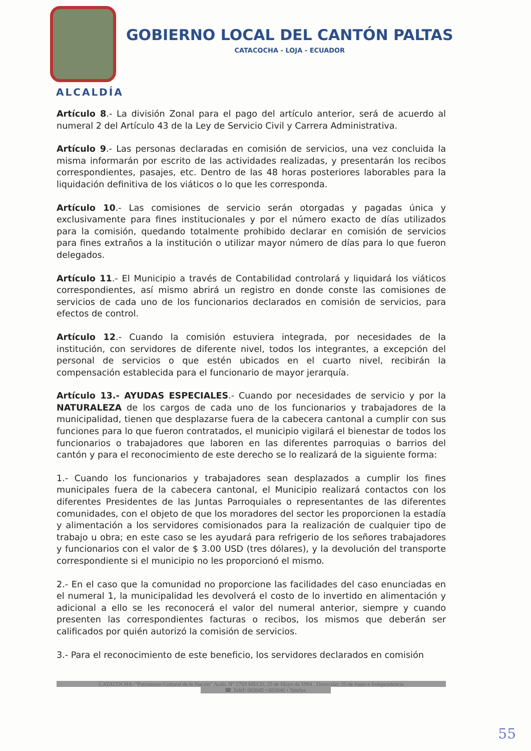GOBIERNO LOCAL DEL CANTÓN PALTAS
CATACOCHA - LOJA - ECUADOR
ALCALDÍA
Artículo 8.- La división Zonal para el pago del artículo anterior, será de acuerdo al numeral 2 del Artículo 43 de la Ley de Servicio Civil y Carrera Administrativa.
Artículo 9.- Las personas declaradas en comisión de servicios, una vez concluida la misma informarán por escrito de las actividades realizadas, y presentarán los recibos correspondientes, pasajes, etc. Dentro de las 48 horas posteriores laborables para la liquidación definitiva de los viáticos o lo que les corresponda.
Artículo 10.- Las comisiones de servicio serán otorgadas y pagadas única y exclusivamente para fines institucionales y por el número exacto de días utilizados para la comisión, quedando totalmente prohibido declarar en comisión de servicios para fines extraños a la institución o utilizar mayor número de días para lo que fueron delegados.
Artículo 11.- El Municipio a través de Contabilidad controlará y liquidará los viáticos correspondientes, así mismo abrirá un registro en donde conste las comisiones de servicios de cada uno de los funcionarios declarados en comisión de servicios, para efectos de control.
Artículo 12.- Cuando la comisión estuviera integrada, por necesidades de la institución, con servidores de diferente nivel, todos los integrantes, a excepción del personal de servicios o que estén ubicados en el cuarto nivel, recibirán la compensación establecida para el funcionario de mayor jerarquía.
Artículo 13.- AYUDAS ESPECIALES.- Cuando por necesidades de servicio y por la NATURALEZA de los cargos de cada uno de los funcionarios y trabajadores de la municipalidad, tienen que desplazarse fuera de la cabecera cantonal a cumplir con sus funciones para lo que fueron contratados, el municipio vigilará el bienestar de todos los funcionarios o trabajadores que laboren en las diferentes parroquias o barrios del cantón y para el reconocimiento de este derecho se lo realizará de la siguiente forma:
1.- Cuando los funcionarios y trabajadores sean desplazados a cumplir los fines municipales fuera de la cabecera cantonal, el Municipio realizará contactos con los diferentes Presidentes de las Juntas Parroquiales o representantes de las diferentes comunidades, con el objeto de que los moradores del sector les proporcionen la estadía y alimentación a los servidores comisionados para la realización de cualquier tipo de trabajo u obra; en este caso se les ayudará para refrigerio de los señores trabajadores y funcionarios con el valor de $ 3.00 USD (tres dólares), y la devolución del transporte correspondiente si el municipio no les proporcionó el mismo.
2.- En el caso que la comunidad no proporcione las facilidades del caso enunciadas en el numeral 1, la municipalidad les devolverá el costo de lo invertido en alimentación y adicional a ello se les reconocerá el valor del numeral anterior, siempre y cuando presenten las correspondientes facturas o recibos, los mismos que deberán ser calificados por quién autorizó la comisión de servicios.
3.- Para el reconocimiento de este beneficio, los servidores declarados en comisión
CATACOCHA: "Patrimonio Cultural de la Nación" Acdo. N° 2703 MECD, 25 de Mayo de 1994 . Dirección: 25 de Junio e Independencia
☎ Teléf: 683045 • 683046 • Telefax
55